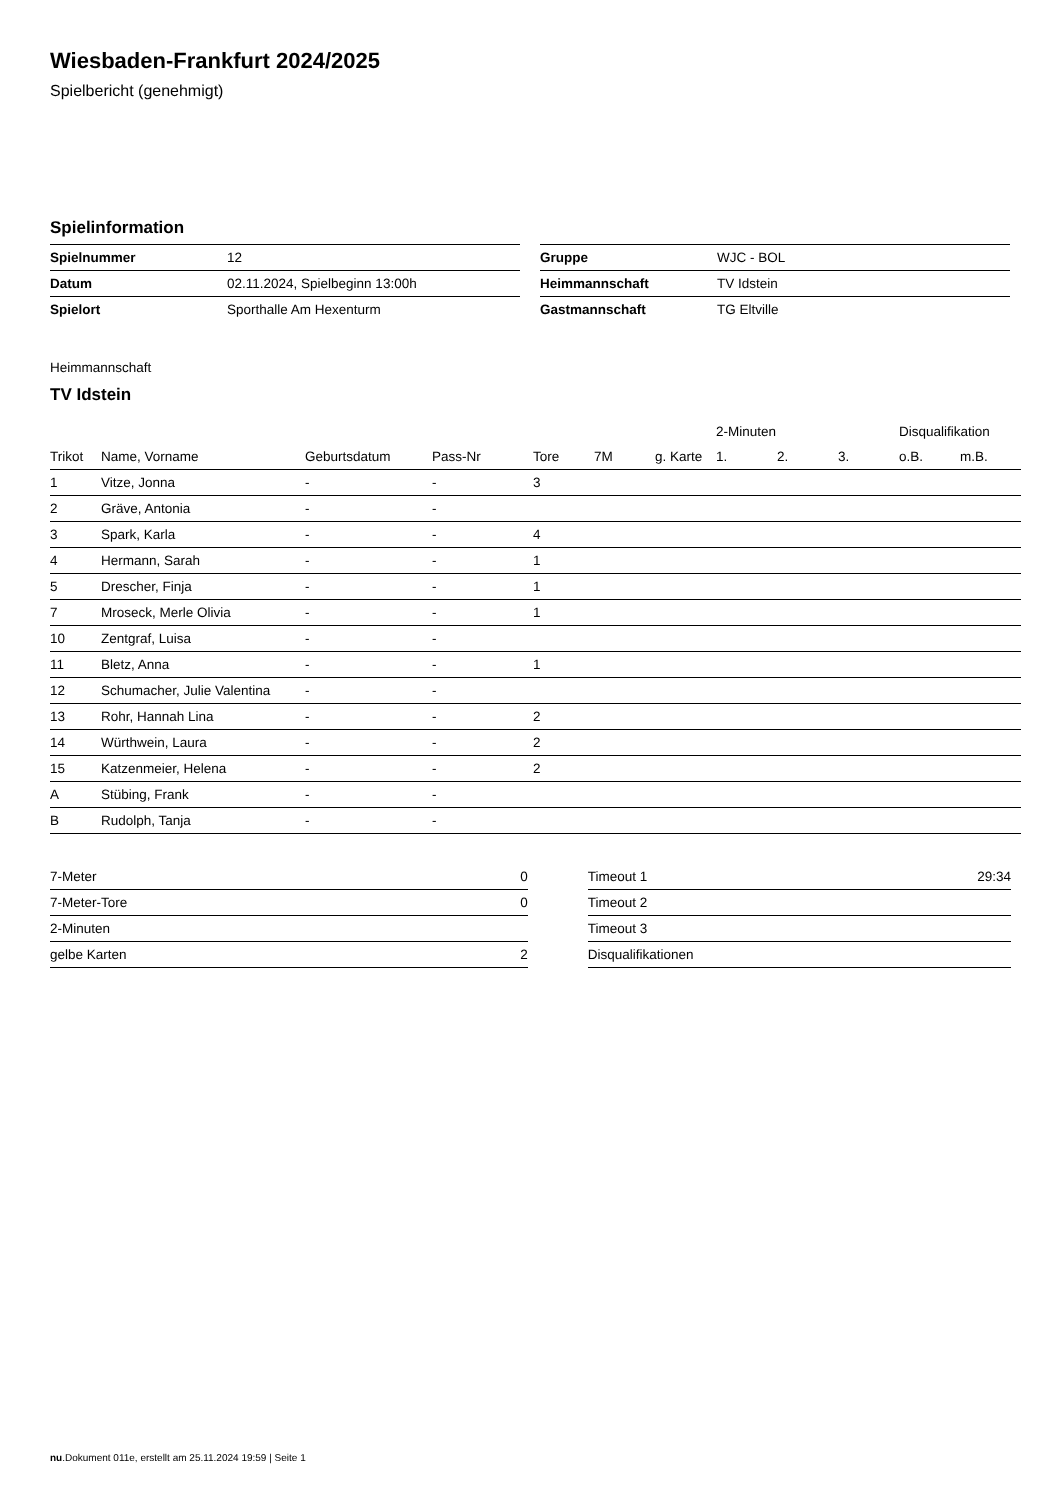Wiesbaden-Frankfurt 2024/2025
Spielbericht (genehmigt)
Spielinformation
| Spielnummer | 12 |
| Datum | 02.11.2024, Spielbeginn 13:00h |
| Spielort | Sporthalle Am Hexenturm |
| Gruppe | WJC - BOL |
| Heimmannschaft | TV Idstein |
| Gastmannschaft | TG Eltville |
Heimmannschaft
TV Idstein
| | | | | | | | 2-Minuten | | | Disqualifikation | |
| --- | --- | --- | --- | --- | --- | --- | --- | --- | --- | --- | --- |
| Trikot | Name, Vorname | Geburtsdatum | Pass-Nr | Tore | 7M | g. Karte | 1. | 2. | 3. | o.B. | m.B. |
| 1 | Vitze, Jonna | - | - | 3 | | | | | | | |
| 2 | Gräve, Antonia | - | - | | | | | | | | |
| 3 | Spark, Karla | - | - | 4 | | | | | | | |
| 4 | Hermann, Sarah | - | - | 1 | | | | | | | |
| 5 | Drescher, Finja | - | - | 1 | | | | | | | |
| 7 | Mroseck, Merle Olivia | - | - | 1 | | | | | | | |
| 10 | Zentgraf, Luisa | - | - | | | | | | | | |
| 11 | Bletz, Anna | - | - | 1 | | | | | | | |
| 12 | Schumacher, Julie Valentina | - | - | | | | | | | | |
| 13 | Rohr, Hannah Lina | - | - | 2 | | | | | | | |
| 14 | Würthwein, Laura | - | - | 2 | | | | | | | |
| 15 | Katzenmeier, Helena | - | - | 2 | | | | | | | |
| A | Stübing, Frank | - | - | | | | | | | | |
| B | Rudolph, Tanja | - | - | | | | | | | | |
| 7-Meter | 0 |
| 7-Meter-Tore | 0 |
| 2-Minuten | |
| gelbe Karten | 2 |
| Timeout 1 | 29:34 |
| Timeout 2 | |
| Timeout 3 | |
| Disqualifikationen | |
nu.Dokument 011e, erstellt am 25.11.2024 19:59 | Seite 1